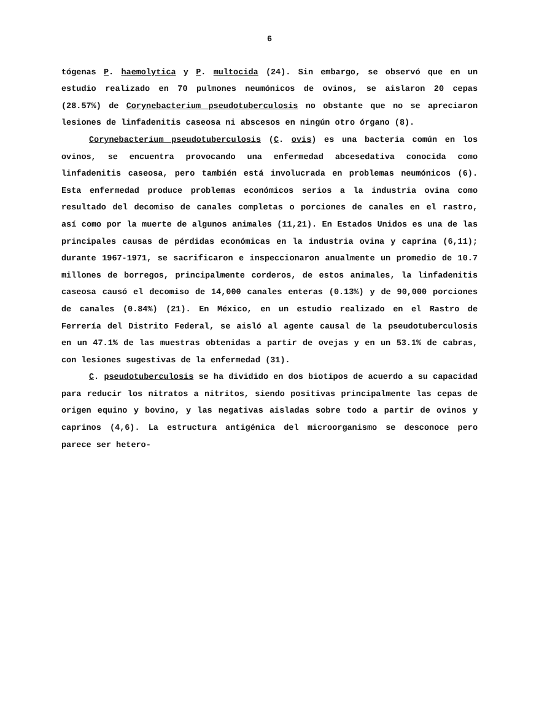6
tógenas P. haemolytica y P. multocida (24). Sin embargo, se observó que en un estudio realizado en 70 pulmones neumónicos de ovinos, se aislaron 20 cepas (28.57%) de Corynebacterium pseudotuberculosis no obstante que no se apreciaron lesiones de linfadenitis caseosa ni abscesos en ningún otro órgano (8).
Corynebacterium pseudotuberculosis (C. ovis) es una bacteria común en los ovinos, se encuentra provocando una enfermedad abcesedativa conocida como linfadenitis caseosa, pero también está involucrada en problemas neumónicos (6). Esta enfermedad produce problemas económicos serios a la industria ovina como resultado del decomiso de canales completas o porciones de canales en el rastro, así como por la muerte de algunos animales (11,21). En Estados Unidos es una de las principales causas de pérdidas económicas en la industria ovina y caprina (6,11); durante 1967-1971, se sacrificaron e inspeccionaron anualmente un promedio de 10.7 millones de borregos, principalmente corderos, de estos animales, la linfadenitis caseosa causó el decomiso de 14,000 canales enteras (0.13%) y de 90,000 porciones de canales (0.84%) (21). En México, en un estudio realizado en el Rastro de Ferrería del Distrito Federal, se aisló al agente causal de la pseudotuberculosis en un 47.1% de las muestras obtenidas a partir de ovejas y en un 53.1% de cabras, con lesiones sugestivas de la enfermedad (31).
C. pseudotuberculosis se ha dividido en dos biotipos de acuerdo a su capacidad para reducir los nitratos a nitritos, siendo positivas principalmente las cepas de origen equino y bovino, y las negativas aisladas sobre todo a partir de ovinos y caprinos (4,6). La estructura antigénica del microorganismo se desconoce pero parece ser hetero-